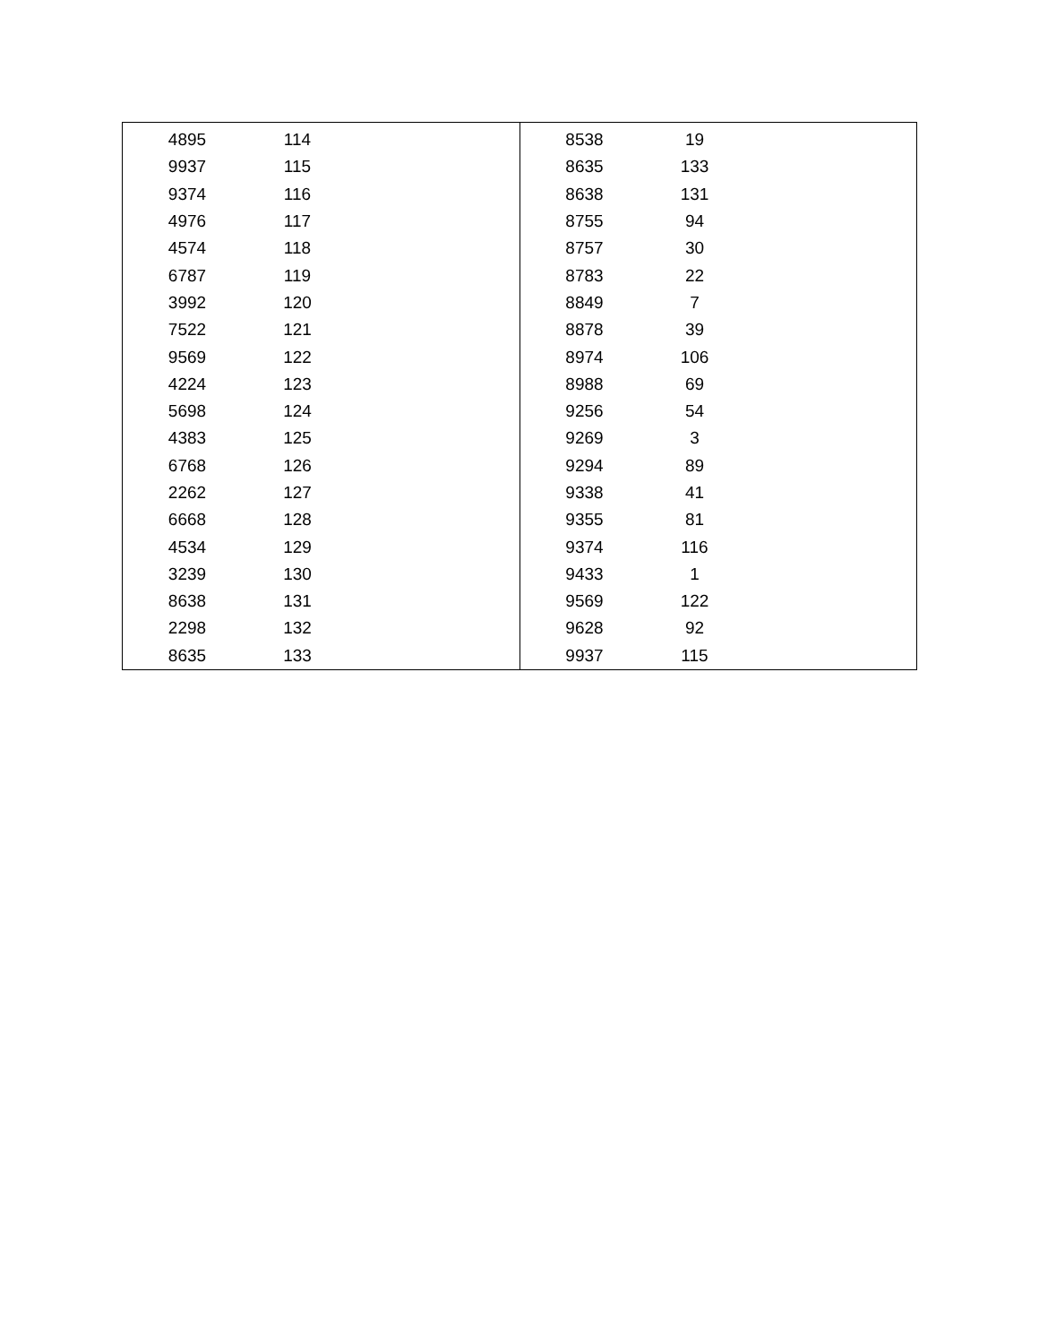| 4895 | 114 |
| 9937 | 115 |
| 9374 | 116 |
| 4976 | 117 |
| 4574 | 118 |
| 6787 | 119 |
| 3992 | 120 |
| 7522 | 121 |
| 9569 | 122 |
| 4224 | 123 |
| 5698 | 124 |
| 4383 | 125 |
| 6768 | 126 |
| 2262 | 127 |
| 6668 | 128 |
| 4534 | 129 |
| 3239 | 130 |
| 8638 | 131 |
| 2298 | 132 |
| 8635 | 133 |
| 8538 | 19 |
| 8635 | 133 |
| 8638 | 131 |
| 8755 | 94 |
| 8757 | 30 |
| 8783 | 22 |
| 8849 | 7 |
| 8878 | 39 |
| 8974 | 106 |
| 8988 | 69 |
| 9256 | 54 |
| 9269 | 3 |
| 9294 | 89 |
| 9338 | 41 |
| 9355 | 81 |
| 9374 | 116 |
| 9433 | 1 |
| 9569 | 122 |
| 9628 | 92 |
| 9937 | 115 |